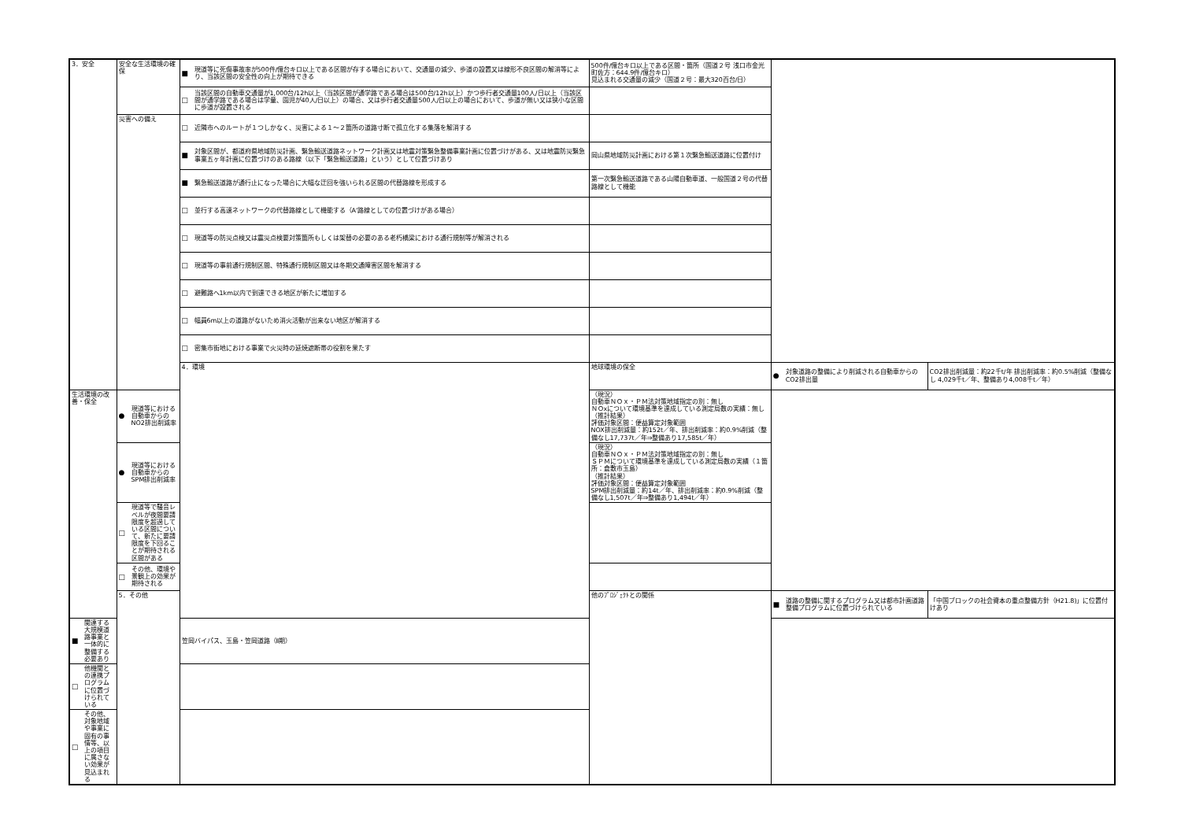| 3．安全 | 安全な生活環境の確保 | ■ 現道等に死傷事故率が500件/億台キロ以上である区間が存する場合において、交通量の減少、歩道の設置又は線形不良区間の解消等により、当該区間の安全性の向上が期待できる | 500件/億台キロ以上である区間・箇所（国道２号 浅口市金光町佐方：644.9件/億台キロ） 見込まれる交通量の減少（国道２号：最大320百台/日） | | |
| | | □ 当該区間の自動車交通量が1,000台/12h以上（当該区間が通学路である場合は500台/12h以上）かつ歩行者交通量100人/日以上（当該区間が通学路である場合は学童、園児が40人/日以上）の場合、又は歩行者交通量500人/日以上の場合において、歩道が無い又は狭小な区間に歩道が設置される | | | |
| | 災害への備え | □ 近隣市へのルートが１つしかなく、災害による１～２箇所の道路寸断で孤立化する集落を解消する | | | |
| | | ■ 対象区間が、都道府県地域防災計画、緊急輸送道路ネットワーク計画又は地震対策緊急整備事業計画に位置づけがある、又は地震防災緊急事業五ヶ年計画に位置づけのある路線（以下「緊急輸送道路」という）として位置づけあり | 岡山県地域防災計画における第１次緊急輸送道路に位置付け | | |
| | | ■ 緊急輸送道路が通行止になった場合に大幅な迂回を強いられる区間の代替路線を形成する | 第一次緊急輸送道路である山陽自動車道、一般国道２号の代替路線として機能 | | |
| | | □ 並行する高速ネットワークの代替路線として機能する（A'路線としての位置づけがある場合） | | | |
| | | □ 現道等の防災点検又は震災点検要対策箇所もしくは架替の必要のある老朽橋梁における通行規制等が解消される | | | |
| | | □ 現道等の事前通行規制区間、特殊通行規制区間又は冬期交通障害区間を解消する | | | |
| | | □ 避難路へ1km以内で到達できる地区が新たに増加する | | | |
| | | □ 幅員6m以上の道路がないため消火活動が出来ない地区が解消する | | | |
| | | □ 密集市街地における事業で火災時の延焼遮断帯の役割を果たす | | | |
| | | 4．環境 | 地球環境の保全 | ● 対象道路の整備により削減される自動車からのCO2排出量 | CO2排出削減量：約22千t/年 排出削減率：約0.5%削減（整備なし 4,029千t／年、整備あり4,008千t／年） |
| 生活環境の改善・保全 | ● 現道等における自動車からのNO2排出削減率 | | （現況） 自動車ＮＯｘ・ＰＭ法対策地域指定の別：無し ＮＯxについて環境基準を達成している測定局数の実績：無し （推計結果） 評価対象区間：便益算定対象範囲 NOX排出削減量：約152t／年、排出削減率：約0.9%削減（整備なし17,737t／年⇒整備あり17,585t／年） | | |
| | ● 現道等における自動車からのSPM排出削減率 | | （現況） 自動車ＮＯｘ・ＰＭ法対策地域指定の別：無し ＳＰＭについて環境基準を達成している測定局数の実績（１箇所：倉敷市玉島） （推計結果） 評価対象区間：便益算定対象範囲 SPM排出削減量：約14t／年、排出削減率：約0.9%削減（整備なし1,507t／年⇒整備あり1,494t／年） | | |
| | □ 現道等で騒音レベルが夜間要請限度を超過している区間について、新たに要請限度を下回ることが期待される区間がある | | | | |
| | □ その他、環境や景観上の効果が期待される | | | | |
| | 5．その他 | | 他のﾌﾟﾛｼﾞｪｸﾄとの関係 | ■ 道路の整備に関するプログラム又は都市計画道路整備プログラムに位置づけられている | 「中国ブロックの社会資本の重点整備方針（H21.8)」に位置付けあり |
| ■ 関連する大規模道路事業と一体的に整備する必要あり | | 笠岡バイパス、玉島・笠岡道路（Ⅱ期） | | | |
| □ 他機関との連携プログラムに位置づけられている | | | | | |
| □ その他、対象地域や事業に固有の事情等、以上の項目に属さない効果が見込まれる | | | | | |